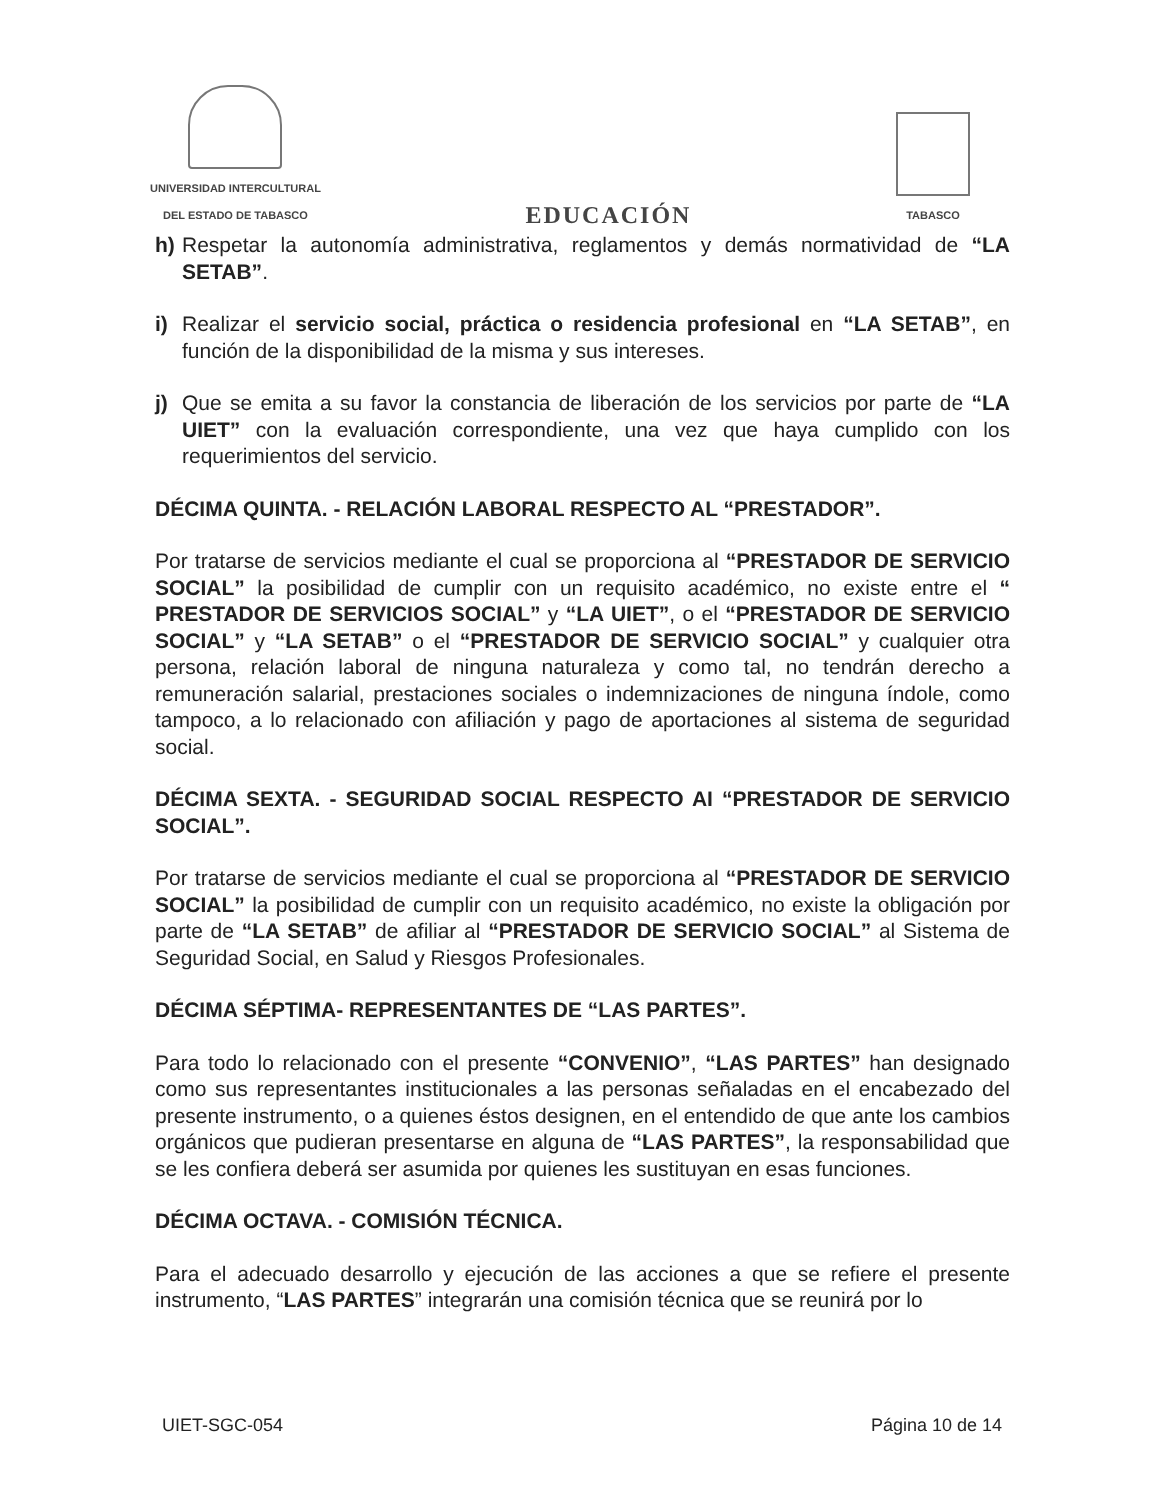UNIVERSIDAD INTERCULTURAL
DEL ESTADO DE TABASCO
EDUCACIÓN
TABASCO
h) Respetar la autonomía administrativa, reglamentos y demás normatividad de “LA SETAB”.
i) Realizar el servicio social, práctica o residencia profesional en “LA SETAB”, en función de la disponibilidad de la misma y sus intereses.
j) Que se emita a su favor la constancia de liberación de los servicios por parte de “LA UIET” con la evaluación correspondiente, una vez que haya cumplido con los requerimientos del servicio.
DÉCIMA QUINTA. - RELACIÓN LABORAL RESPECTO AL “PRESTADOR”.
Por tratarse de servicios mediante el cual se proporciona al “PRESTADOR DE SERVICIO SOCIAL” la posibilidad de cumplir con un requisito académico, no existe entre el “ PRESTADOR DE SERVICIOS SOCIAL” y “LA UIET”, o el “PRESTADOR DE SERVICIO SOCIAL” y “LA SETAB” o el “PRESTADOR DE SERVICIO SOCIAL” y cualquier otra persona, relación laboral de ninguna naturaleza y como tal, no tendrán derecho a remuneración salarial, prestaciones sociales o indemnizaciones de ninguna índole, como tampoco, a lo relacionado con afiliación y pago de aportaciones al sistema de seguridad social.
DÉCIMA SEXTA. - SEGURIDAD SOCIAL RESPECTO AI “PRESTADOR DE SERVICIO SOCIAL”.
Por tratarse de servicios mediante el cual se proporciona al “PRESTADOR DE SERVICIO SOCIAL” la posibilidad de cumplir con un requisito académico, no existe la obligación por parte de “LA SETAB” de afiliar al “PRESTADOR DE SERVICIO SOCIAL” al Sistema de Seguridad Social, en Salud y Riesgos Profesionales.
DÉCIMA SÉPTIMA- REPRESENTANTES DE “LAS PARTES”.
Para todo lo relacionado con el presente “CONVENIO”, “LAS PARTES” han designado como sus representantes institucionales a las personas señaladas en el encabezado del presente instrumento, o a quienes éstos designen, en el entendido de que ante los cambios orgánicos que pudieran presentarse en alguna de “LAS PARTES”, la responsabilidad que se les confiera deberá ser asumida por quienes les sustituyan en esas funciones.
DÉCIMA OCTAVA. - COMISIÓN TÉCNICA.
Para el adecuado desarrollo y ejecución de las acciones a que se refiere el presente instrumento, “LAS PARTES” integrarán una comisión técnica que se reunirá por lo
UIET-SGC-054 Página 10 de 14